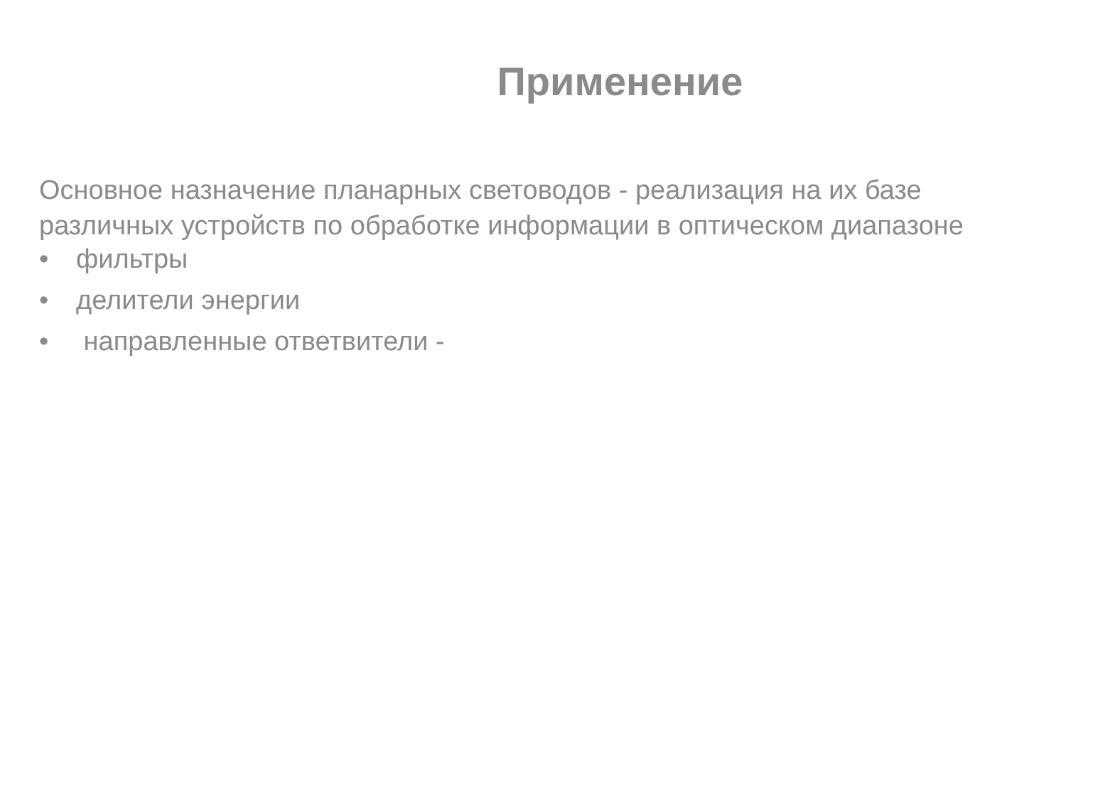Применение
Основное назначение планарных световодов - реализация на их базе различных устройств по обработке информации в оптическом диапазоне
• фильтры
• делители энергии
• направленные ответвители -